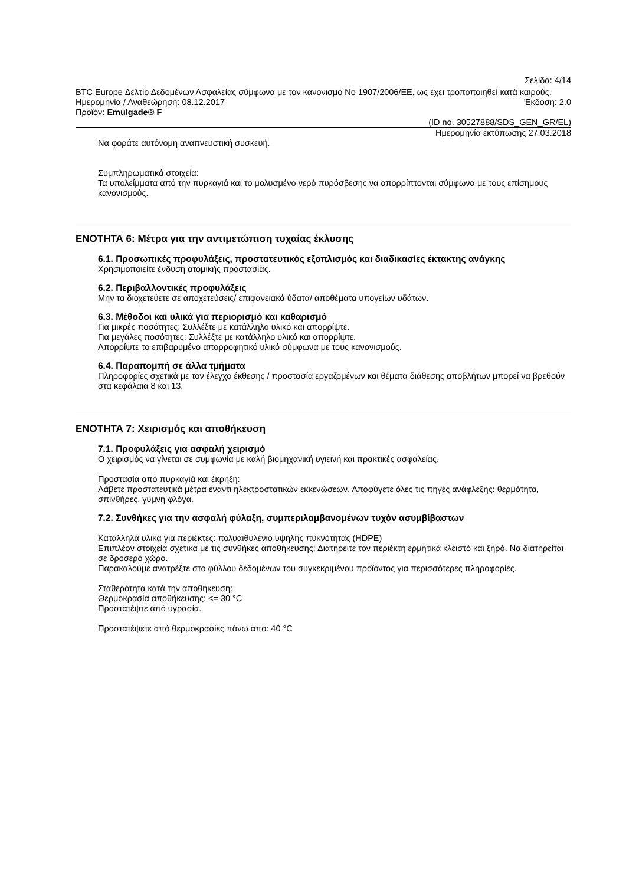Σελίδα: 4/14
BTC Europe Δελτίο Δεδομένων Ασφαλείας σύμφωνα με τον κανονισμό No 1907/2006/ΕΕ, ως έχει τροποποιηθεί κατά καιρούς.
Ημερομηνία / Αναθεώρηση: 08.12.2017 Έκδοση: 2.0
Προϊόν: Emulgade® F
(ID no. 30527888/SDS_GEN_GR/EL)
Ημερομηνία εκτύπωσης 27.03.2018
Να φοράτε αυτόνομη αναπνευστική συσκευή.
Συμπληρωματικά στοιχεία:
Τα υπολείμματα από την πυρκαγιά και το μολυσμένο νερό πυρόσβεσης να απορρίπτονται σύμφωνα με τους επίσημους κανονισμούς.
ΕΝΟΤΗΤΑ 6: Μέτρα για την αντιμετώπιση τυχαίας έκλυσης
6.1. Προσωπικές προφυλάξεις, προστατευτικός εξοπλισμός και διαδικασίες έκτακτης ανάγκης
Χρησιμοποιείτε ένδυση ατομικής προστασίας.
6.2. Περιβαλλοντικές προφυλάξεις
Μην τα διοχετεύετε σε αποχετεύσεις/ επιφανειακά ύδατα/ αποθέματα υπογείων υδάτων.
6.3. Μέθοδοι και υλικά για περιορισμό και καθαρισμό
Για μικρές ποσότητες: Συλλέξτε με κατάλληλο υλικό και απορρίψτε.
Για μεγάλες ποσότητες: Συλλέξτε με κατάλληλο υλικό και απορρίψτε.
Απορρίψτε το επιβαρυμένο απορροφητικό υλικό σύμφωνα με τους κανονισμούς.
6.4. Παραπομπή σε άλλα τμήματα
Πληροφορίες σχετικά με τον έλεγχο έκθεσης / προστασία εργαζομένων και θέματα διάθεσης αποβλήτων μπορεί να βρεθούν στα κεφάλαια 8 και 13.
ΕΝΟΤΗΤΑ 7: Χειρισμός και αποθήκευση
7.1. Προφυλάξεις για ασφαλή χειρισμό
Ο χειρισμός να γίνεται σε συμφωνία με καλή βιομηχανική υγιεινή και πρακτικές ασφαλείας.
Προστασία από πυρκαγιά και έκρηξη:
Λάβετε προστατευτικά μέτρα έναντι ηλεκτροστατικών εκκενώσεων. Αποφύγετε όλες τις πηγές ανάφλεξης: θερμότητα, σπινθήρες, γυμνή φλόγα.
7.2. Συνθήκες για την ασφαλή φύλαξη, συμπεριλαμβανομένων τυχόν ασυμβίβαστων
Κατάλληλα υλικά για περιέκτες: πολυαιθυλένιο υψηλής πυκνότητας (HDPE)
Επιπλέον στοιχεία σχετικά με τις συνθήκες αποθήκευσης: Διατηρείτε τον περιέκτη ερμητικά κλειστό και ξηρό. Να διατηρείται σε δροσερό χώρο.
Παρακαλούμε ανατρέξτε στο φύλλου δεδομένων του συγκεκριμένου προϊόντος για περισσότερες πληροφορίες.
Σταθερότητα κατά την αποθήκευση:
Θερμοκρασία αποθήκευσης: <= 30 °C
Προστατέψτε από υγρασία.
Προστατέψετε από θερμοκρασίες πάνω από: 40 °C